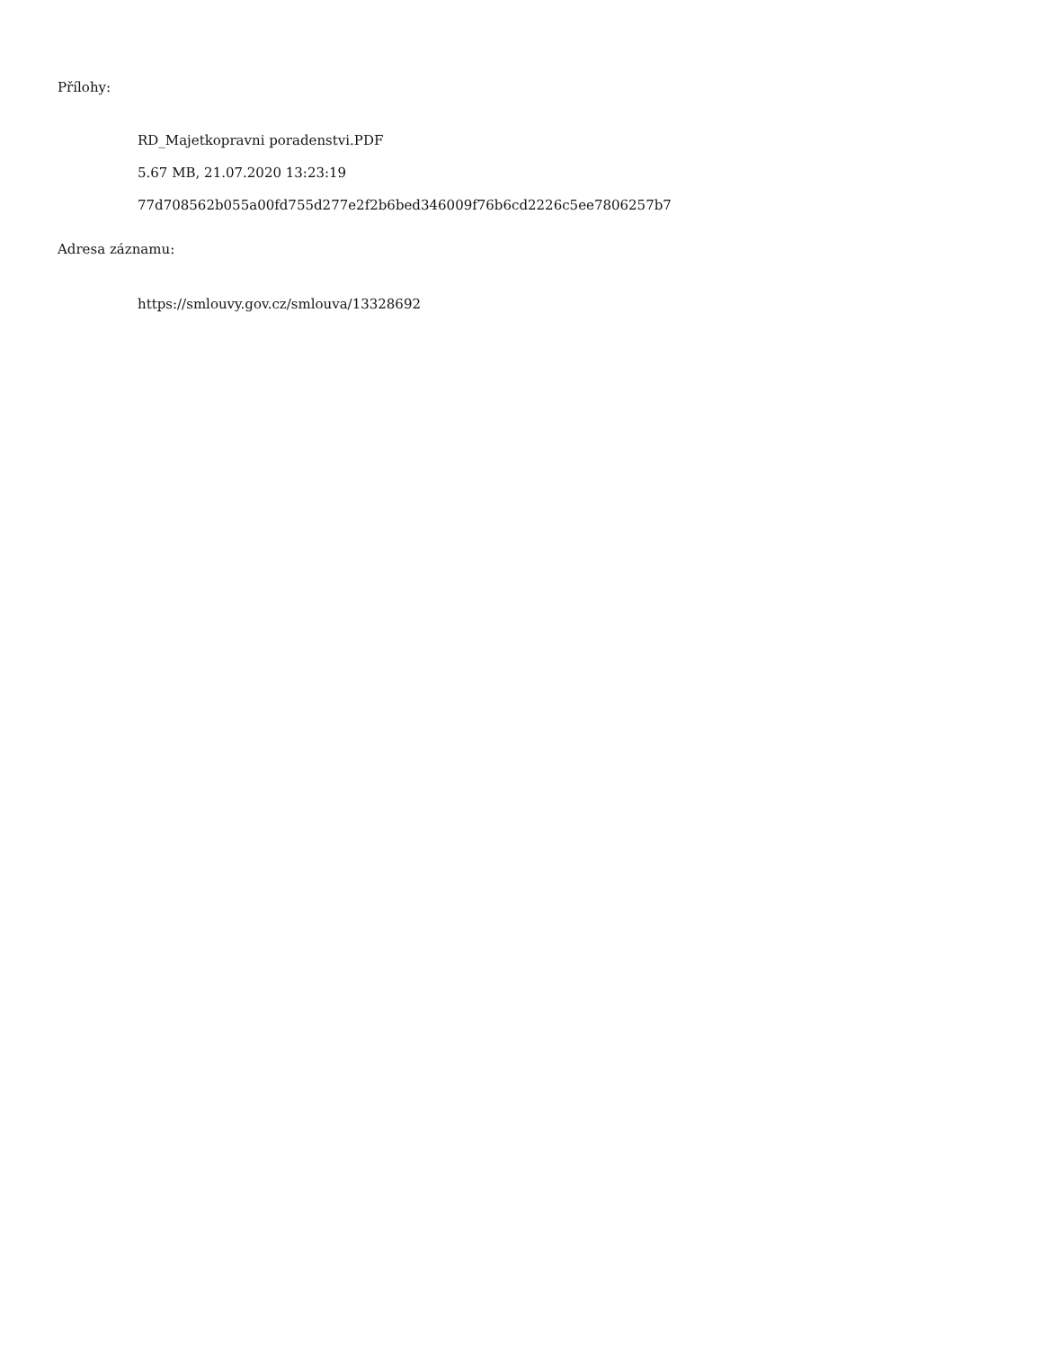Přílohy:
RD_Majetkopravni poradenstvi.PDF
5.67 MB, 21.07.2020 13:23:19
77d708562b055a00fd755d277e2f2b6bed346009f76b6cd2226c5ee7806257b7
Adresa záznamu:
https://smlouvy.gov.cz/smlouva/13328692